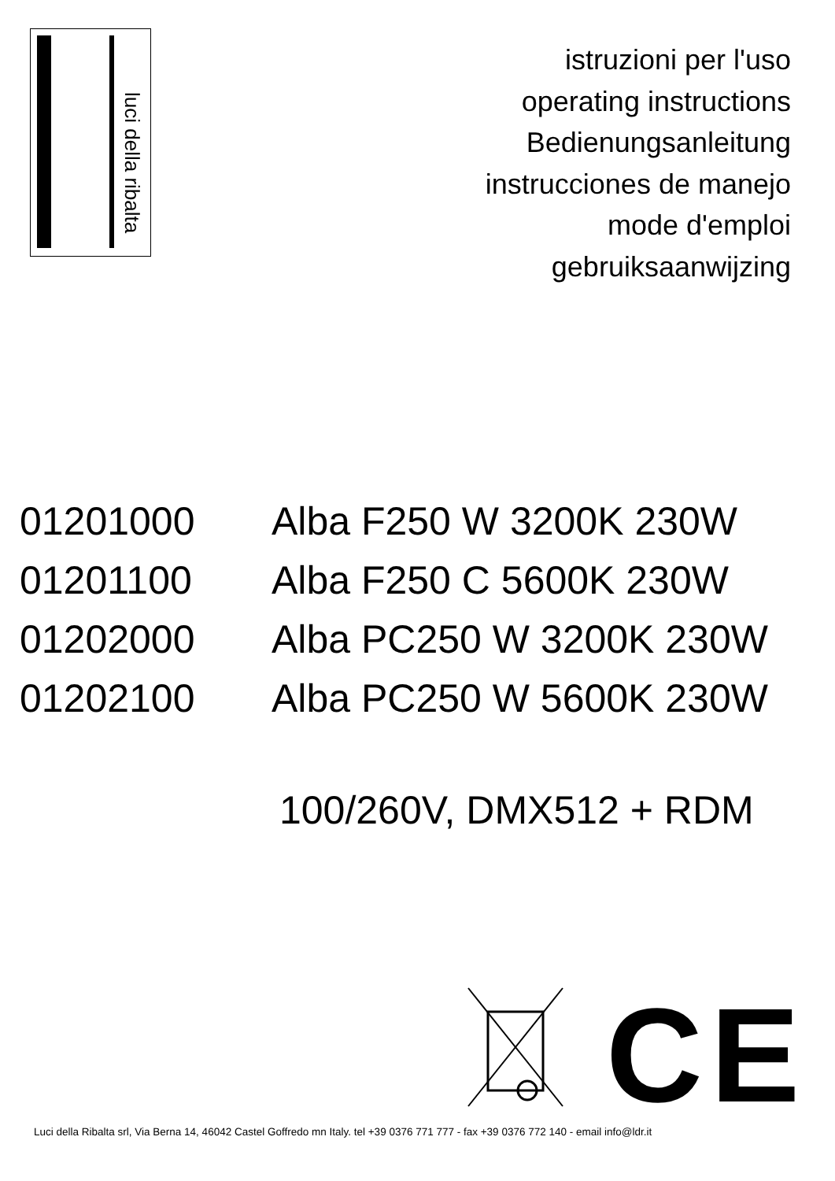luci della ribalta
istruzioni per l'uso
operating instructions
Bedienungsanleitung
instrucciones de manejo
mode d'emploi
gebruiksaanwijzing
01201000 Alba F250 W 3200K 230W
01201100 Alba F250 C 5600K 230W
01202000 Alba PC250 W 3200K 230W
01202100 Alba PC250 W 5600K 230W
100/260V, DMX512 + RDM
CE
Luci della Ribalta srl, Via Berna 14, 46042 Castel Goffredo mn Italy. tel +39 0376 771 777 - fax +39 0376 772 140 - email info@ldr.it